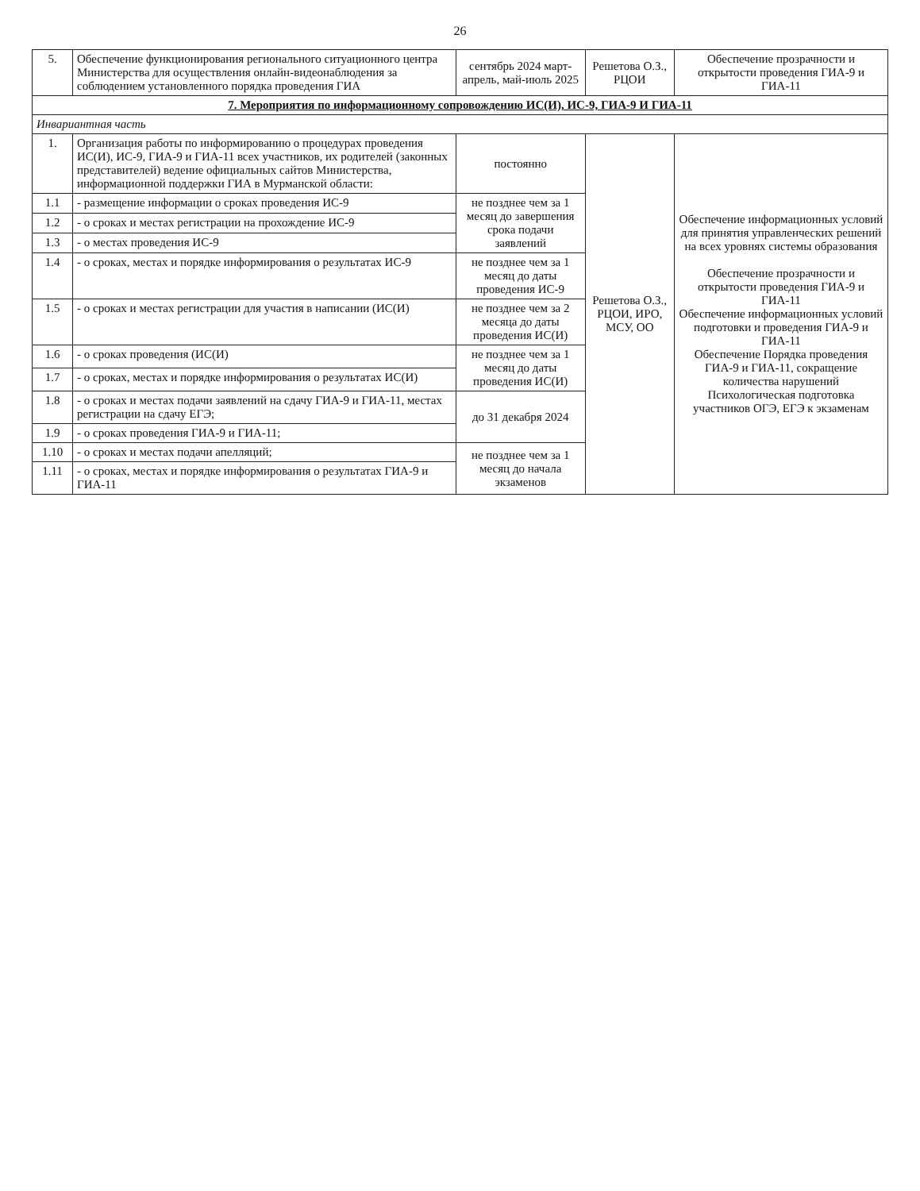26
| 5. | Обеспечение функционирования регионального ситуационного центра Министерства для осуществления онлайн-видеонаблюдения за соблюдением установленного порядка проведения ГИА | сентябрь 2024 март-апрель, май-июль 2025 | Решетова О.З., РЦОИ | Обеспечение прозрачности и открытости проведения ГИА-9 и ГИА-11 |
| 7. Мероприятия по информационному сопровождению ИС(И), ИС-9, ГИА-9 И ГИА-11 | | | | |
| Инвариантная часть | | | | |
| 1. | Организация работы по информированию о процедурах проведения ИС(И), ИС-9, ГИА-9 и ГИА-11 всех участников, их родителей (законных представителей) ведение официальных сайтов Министерства, информационной поддержки ГИА в Мурманской области: | постоянно | Решетова О.З., РЦОИ, ИРО, МСУ, ОО | Обеспечение информационных условий для принятия управленческих решений на всех уровнях системы образования Обеспечение прозрачности и открытости проведения ГИА-9 и ГИА-11 Обеспечение информационных условий подготовки и проведения ГИА-9 и ГИА-11 Обеспечение Порядка проведения ГИА-9 и ГИА-11, сокращение количества нарушений Психологическая подготовка участников ОГЭ, ЕГЭ к экзаменам |
| 1.1 | - размещение информации о сроках проведения ИС-9 | не позднее чем за 1 месяц до завершения срока подачи заявлений | | |
| 1.2 | - о сроках и местах регистрации на прохождение ИС-9 | | | |
| 1.3 | - о местах проведения ИС-9 | | | |
| 1.4 | - о сроках, местах и порядке информирования о результатах ИС-9 | не позднее чем за 1 месяц до даты проведения ИС-9 | | |
| 1.5 | - о сроках и местах регистрации для участия в написании (ИС(И) | не позднее чем за 2 месяца до даты проведения ИС(И) | | |
| 1.6 | - о сроках проведения (ИС(И) | не позднее чем за 1 месяц до даты проведения ИС(И) | | |
| 1.7 | - о сроках, местах и порядке информирования о результатах ИС(И) | | | |
| 1.8 | - о сроках и местах подачи заявлений на сдачу ГИА-9 и ГИА-11, местах регистрации на сдачу ЕГЭ; | до 31 декабря 2024 | | |
| 1.9 | - о сроках проведения ГИА-9 и ГИА-11; | | | |
| 1.10 | - о сроках и местах подачи апелляций; | не позднее чем за 1 месяц до начала экзаменов | | |
| 1.11 | - о сроках, местах и порядке информирования о результатах ГИА-9 и ГИА-11 | | | |